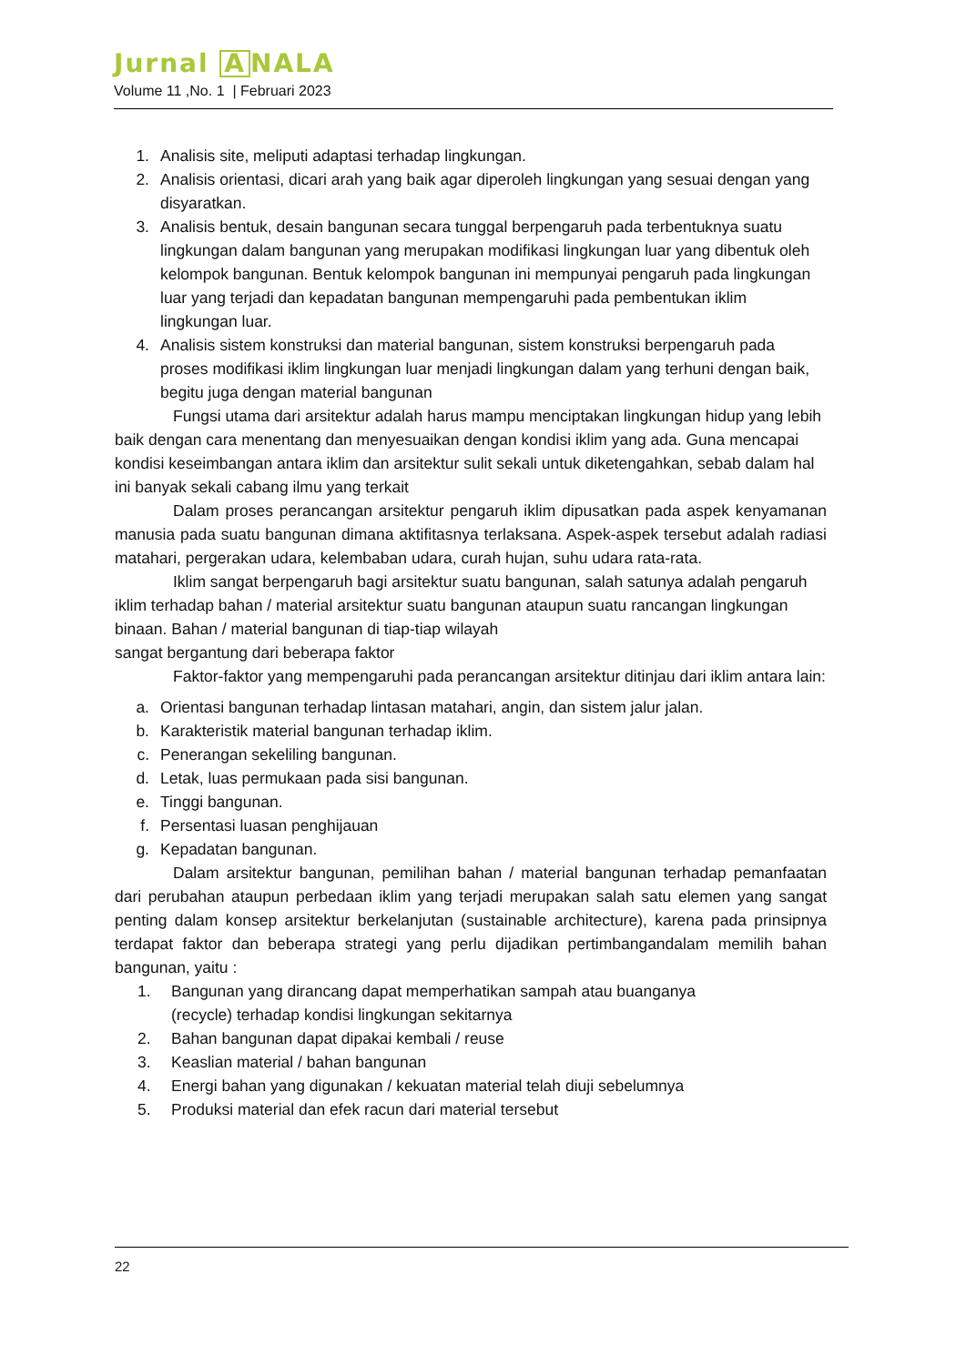Jurnal A NALA
Volume 11 ,No. 1 | Februari 2023
1. Analisis site, meliputi adaptasi terhadap lingkungan.
2. Analisis orientasi, dicari arah yang baik agar diperoleh lingkungan yang sesuai dengan yang disyaratkan.
3. Analisis bentuk, desain bangunan secara tunggal berpengaruh pada terbentuknya suatu lingkungan dalam bangunan yang merupakan modifikasi lingkungan luar yang dibentuk oleh kelompok bangunan. Bentuk kelompok bangunan ini mempunyai pengaruh pada lingkungan luar yang terjadi dan kepadatan bangunan mempengaruhi pada pembentukan iklim lingkungan luar.
4. Analisis sistem konstruksi dan material bangunan, sistem konstruksi berpengaruh pada proses modifikasi iklim lingkungan luar menjadi lingkungan dalam yang terhuni dengan baik, begitu juga dengan material bangunan
Fungsi utama dari arsitektur adalah harus mampu menciptakan lingkungan hidup yang lebih baik dengan cara menentang dan menyesuaikan dengan kondisi iklim yang ada. Guna mencapai kondisi keseimbangan antara iklim dan arsitektur sulit sekali untuk diketengahkan, sebab dalam hal ini banyak sekali cabang ilmu yang terkait
Dalam proses perancangan arsitektur pengaruh iklim dipusatkan pada aspek kenyamanan manusia pada suatu bangunan dimana aktifitasnya terlaksana. Aspek-aspek tersebut adalah radiasi matahari, pergerakan udara, kelembaban udara, curah hujan, suhu udara rata-rata.
Iklim sangat berpengaruh bagi arsitektur suatu bangunan, salah satunya adalah pengaruh iklim terhadap bahan / material arsitektur suatu bangunan ataupun suatu rancangan lingkungan binaan. Bahan / material bangunan di tiap-tiap wilayah
sangat bergantung dari beberapa faktor
Faktor-faktor yang mempengaruhi pada perancangan arsitektur ditinjau dari iklim antara lain:
a. Orientasi bangunan terhadap lintasan matahari, angin, dan sistem jalur jalan.
b. Karakteristik material bangunan terhadap iklim.
c. Penerangan sekeliling bangunan.
d. Letak, luas permukaan pada sisi bangunan.
e. Tinggi bangunan.
f. Persentasi luasan penghijauan
g. Kepadatan bangunan.
Dalam arsitektur bangunan, pemilihan bahan / material bangunan terhadap pemanfaatan dari perubahan ataupun perbedaan iklim yang terjadi merupakan salah satu elemen yang sangat penting dalam konsep arsitektur berkelanjutan (sustainable architecture), karena pada prinsipnya terdapat faktor dan beberapa strategi yang perlu dijadikan pertimbangandalam memilih bahan bangunan, yaitu :
1. Bangunan yang dirancang dapat memperhatikan sampah atau buanganya
(recycle) terhadap kondisi lingkungan sekitarnya
2. Bahan bangunan dapat dipakai kembali / reuse
3. Keaslian material / bahan bangunan
4. Energi bahan yang digunakan / kekuatan material telah diuji sebelumnya
5. Produksi material dan efek racun dari material tersebut
22